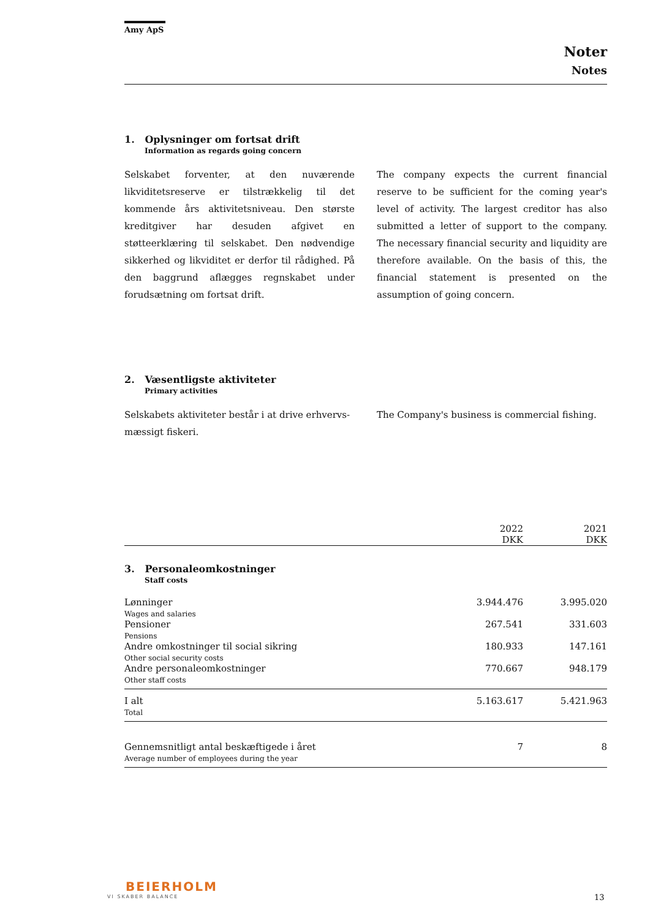Amy ApS
Noter
Notes
1. Oplysninger om fortsat drift
Information as regards going concern
Selskabet forventer, at den nuværende likviditetsreserve er tilstrækkelig til det kommende års aktivitetsniveau. Den største kreditgiver har desuden afgivet en støtteerklæring til selskabet. Den nødvendige sikkerhed og likviditet er derfor til rådighed. På den baggrund aflægges regnskabet under forudsætning om fortsat drift.
The company expects the current financial reserve to be sufficient for the coming year's level of activity. The largest creditor has also submitted a letter of support to the company. The necessary financial security and liquidity are therefore available. On the basis of this, the financial statement is presented on the assumption of going concern.
2. Væsentligste aktiviteter
Primary activities
Selskabets aktiviteter består i at drive erhvervs-mæssigt fiskeri.
The Company's business is commercial fishing.
| | 2022 DKK | 2021 DKK |
| --- | --- | --- |
| 3. Personaleomkostninger Staff costs | | |
| Lønninger Wages and salaries | 3.944.476 | 3.995.020 |
| Pensioner Pensions | 267.541 | 331.603 |
| Andre omkostninger til social sikring Other social security costs | 180.933 | 147.161 |
| Andre personaleomkostninger Other staff costs | 770.667 | 948.179 |
| I alt Total | 5.163.617 | 5.421.963 |
| Gennemsnitligt antal beskæftigede i året Average number of employees during the year | 7 | 8 |
BEIERHOLM
VI SKABER BALANCE
13